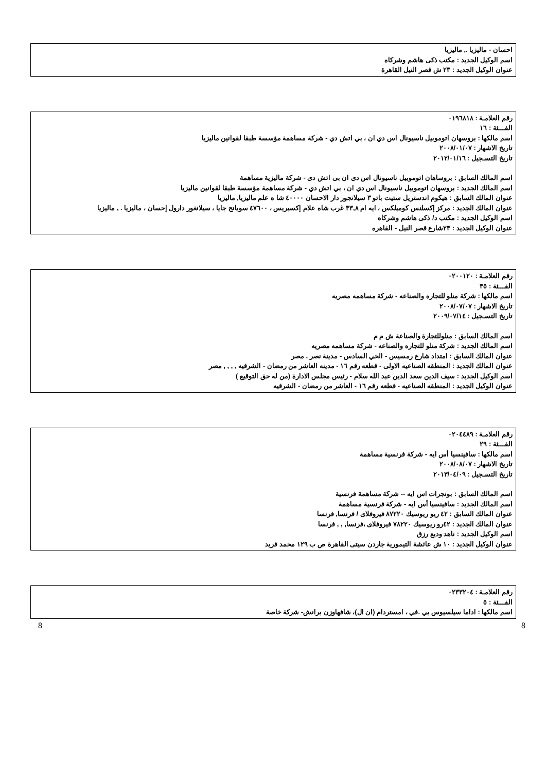احسان - ماليزيا ., ماليزيا
اسم الوكيل الجديد : مكتب ذكى هاشم وشركاه
عنوان الوكيل الجديد : ٢٣ ش قصر النيل القاهرة
رقم العلامـة : ٠١٩٦٨١٨
الفـــئة : ١٦
اسم مالكها : بروسهان اتوموبيل ناسيونال اس دي ان ، بي اتش دي - شركة مساهمة مؤسسة طبقا لقوانين ماليزيا
تاريخ الاشهار : ٢٠٠٨/٠١/٠٧
تاريخ التسـجيل : ٢٠١٢/٠١/١٦
اسم المالك السابق : بروساهان اتوموبيل ناسيونال اس دى ان بى اتش دى - شركة ماليزية مساهمة
اسم المالك الجديد : بروسهان اتوموبيل ناسيونال اس دي ان ، بي اتش دي - شركة مساهمة مؤسسة طبقا لقوانين ماليزيا
عنوان المالك السابق : هيكوم اندستريل ستيت باتو ٣ سيلانجور دار الاحسان ٤٠٠٠٠ شا ه علم ماليزيا, ماليزيا
عنوان المالك الجديد : مركز إكسلنس كومبلكس ، ايه ام ٣٣,٨ غرب شاه علام إكسبريس ، ٤٧٦٠٠ سوبانج جايا ، سيلانغور دارول إحسان ، ماليزيا . , ماليزيا
اسم الوكيل الجديد : مكتب د/ ذكى هاشم وشركاه
عنوان الوكيل الجديد : ٢٣شارع قصر النيل - القاهره
رقم العلامـة : ٠٢٠٠١٢٠
الفـــئة : ٣٥
اسم مالكها : شركة منلو للتجاره والصناعه - شركة مساهمه مصريه
تاريخ الاشهار : ٢٠٠٨/٠٧/٠٧
تاريخ التسـجيل : ٢٠٠٩/٠٧/١٤
اسم المالك السابق : منلوللتجارة والصناعة ش م م
اسم المالك الجديد : شركة منلو للتجاره والصناعه - شركة مساهمه مصريه
عنوان المالك السابق : امتداد شارع رمسيس - الحي السادس - مدينة نصر , مصر
عنوان المالك الجديد : المنطقه الصناعيه الاولى - قطعه رقم ١٦ - مدينه العاشر من رمضان - الشرقيه , , , , مصر
اسم الوكيل الجديد : سيف الدين سعد الدين عبد الله سلام - رئيس مجلس الادارة (من له حق التوقيع )
عنوان الوكيل الجديد : المنطقه الصناعيه - قطعه رقم ١٦ - العاشر من رمضان - الشرقيه
رقم العلامـة : ٠٢٠٤٤٨٩
الفـــئة : ٢٩
اسم مالكها : سافينسيا أس ايه - شركة فرنسية مساهمة
تاريخ الاشهار : ٢٠٠٨/٠٨/٠٧
تاريخ التسـجيل : ٢٠١٣/٠٤/٠٩
اسم المالك السابق : بونجرات اس ايه -- شركة مساهمة فرنسية
اسم المالك الجديد : سافينسيا أس ايه - شركة فرنسية مساهمة
عنوان المالك السابق : ٤٢ ريو ريوسيك ٨٧٢٢٠ فيروفلاى / فرنسا, فرنسا
عنوان المالك الجديد : ٤٢رو ريوسيك ٧٨٢٢٠ فيروفلاى ،فرنسا, , , فرنسا
اسم الوكيل الجديد : ناهد وديع رزق
عنوان الوكيل الجديد : ١٠ ش عائشة التيمورية جاردن سيتى القاهرة ص ب ١٢٩ محمد فريد
رقم العلامـة : ٠٢٣٣٢٠٤
الفـــئة : ٥
اسم مالكها : اداما سيلسيوس بي .في ، امستردام (ان ال)، شافهاوزن برانش- شركة خاصة
8 8